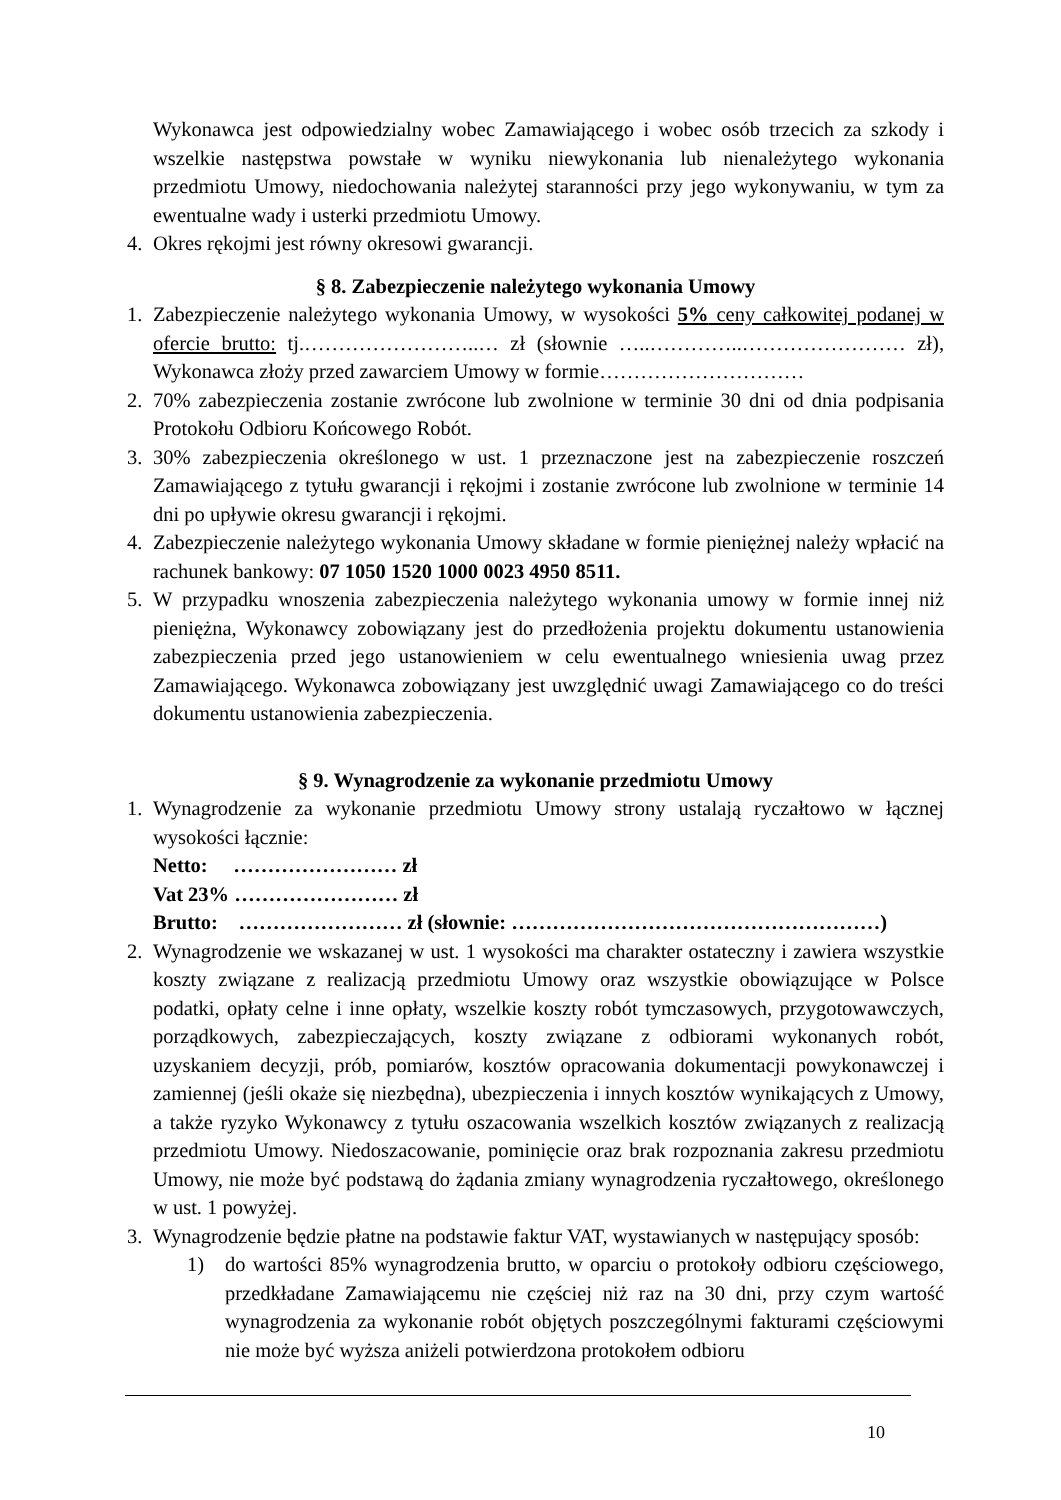Wykonawca jest odpowiedzialny wobec Zamawiającego i wobec osób trzecich za szkody i wszelkie następstwa powstałe w wyniku niewykonania lub nienależytego wykonania przedmiotu Umowy, niedochowania należytej staranności przy jego wykonywaniu, w tym za ewentualne wady i usterki przedmiotu Umowy.
4. Okres rękojmi jest równy okresowi gwarancji.
§ 8. Zabezpieczenie należytego wykonania Umowy
1. Zabezpieczenie należytego wykonania Umowy, w wysokości 5% ceny całkowitej podanej w ofercie brutto: tj.……………………..… zł (słownie …..…………..…………………… zł), Wykonawca złoży przed zawarciem Umowy w formie…………………………
2. 70% zabezpieczenia zostanie zwrócone lub zwolnione w terminie 30 dni od dnia podpisania Protokołu Odbioru Końcowego Robót.
3. 30% zabezpieczenia określonego w ust. 1 przeznaczone jest na zabezpieczenie roszczeń Zamawiającego z tytułu gwarancji i rękojmi i zostanie zwrócone lub zwolnione w terminie 14 dni po upływie okresu gwarancji i rękojmi.
4. Zabezpieczenie należytego wykonania Umowy składane w formie pieniężnej należy wpłacić na rachunek bankowy: 07 1050 1520 1000 0023 4950 8511.
5. W przypadku wnoszenia zabezpieczenia należytego wykonania umowy w formie innej niż pieniężna, Wykonawcy zobowiązany jest do przedłożenia projektu dokumentu ustanowienia zabezpieczenia przed jego ustanowieniem w celu ewentualnego wniesienia uwag przez Zamawiającego. Wykonawca zobowiązany jest uwzględnić uwagi Zamawiającego co do treści dokumentu ustanowienia zabezpieczenia.
§ 9. Wynagrodzenie za wykonanie przedmiotu Umowy
1. Wynagrodzenie za wykonanie przedmiotu Umowy strony ustalają ryczałtowo w łącznej wysokości łącznie:
Netto: …………………… zł
Vat 23% …………………… zł
Brutto: …………………… zł (słownie: ………………………………………………)
2. Wynagrodzenie we wskazanej w ust. 1 wysokości ma charakter ostateczny i zawiera wszystkie koszty związane z realizacją przedmiotu Umowy oraz wszystkie obowiązujące w Polsce podatki, opłaty celne i inne opłaty, wszelkie koszty robót tymczasowych, przygotowawczych, porządkowych, zabezpieczających, koszty związane z odbiorami wykonanych robót, uzyskaniem decyzji, prób, pomiarów, kosztów opracowania dokumentacji powykonawczej i zamiennej (jeśli okaże się niezbędna), ubezpieczenia i innych kosztów wynikających z Umowy, a także ryzyko Wykonawcy z tytułu oszacowania wszelkich kosztów związanych z realizacją przedmiotu Umowy. Niedoszacowanie, pominięcie oraz brak rozpoznania zakresu przedmiotu Umowy, nie może być podstawą do żądania zmiany wynagrodzenia ryczałtowego, określonego w ust. 1 powyżej.
3. Wynagrodzenie będzie płatne na podstawie faktur VAT, wystawianych w następujący sposób:
1) do wartości 85% wynagrodzenia brutto, w oparciu o protokoły odbioru częściowego, przedkładane Zamawiającemu nie częściej niż raz na 30 dni, przy czym wartość wynagrodzenia za wykonanie robót objętych poszczególnymi fakturami częściowymi nie może być wyższa aniżeli potwierdzona protokołem odbioru
10